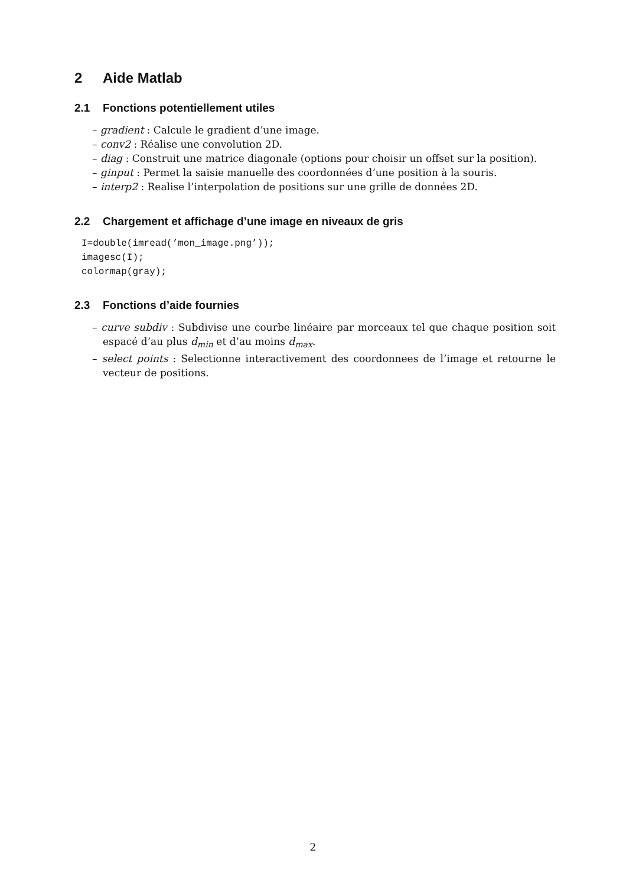2 Aide Matlab
2.1 Fonctions potentiellement utiles
– gradient : Calcule le gradient d’une image.
– conv2 : Réalise une convolution 2D.
– diag : Construit une matrice diagonale (options pour choisir un offset sur la position).
– ginput : Permet la saisie manuelle des coordonnées d’une position à la souris.
– interp2 : Realise l’interpolation de positions sur une grille de données 2D.
2.2 Chargement et affichage d’une image en niveaux de gris
I=double(imread(’mon_image.png’));
imagesc(I);
colormap(gray);
2.3 Fonctions d’aide fournies
– curve subdiv : Subdivise une courbe linéaire par morceaux tel que chaque position soit espacé d’au plus d<sub>min</sub> et d’au moins d<sub>max</sub>.
– select points : Selectionne interactivement des coordonnees de l’image et retourne le vecteur de positions.
2